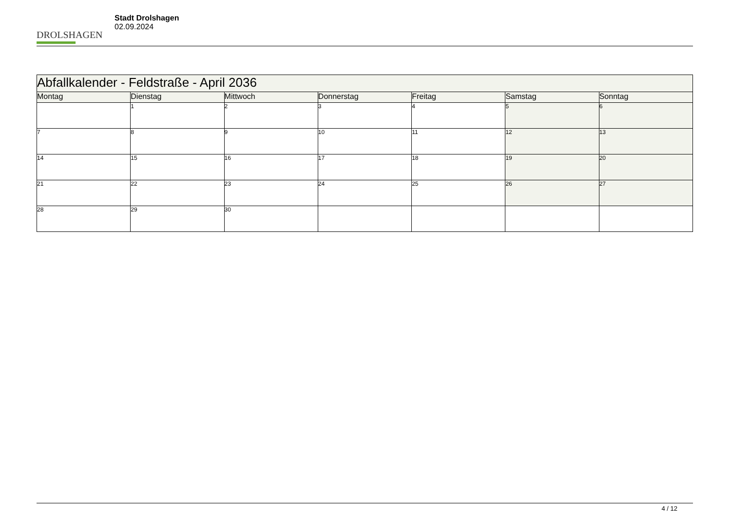DROLSHAGEN
Stadt Drolshagen
02.09.2024
| Abfallkalender - Feldstraße - April 2036 | | | | | | |
| Montag | Dienstag | Mittwoch | Donnerstag | Freitag | Samstag | Sonntag |
| | 1 | 2 | 3 | 4 | 5 | 6 |
| 7 | 8 | 9 | 10 | 11 | 12 | 13 |
| 14 | 15 | 16 | 17 | 18 | 19 | 20 |
| 21 | 22 | 23 | 24 | 25 | 26 | 27 |
| 28 | 29 | 30 | | | | |
4 / 12